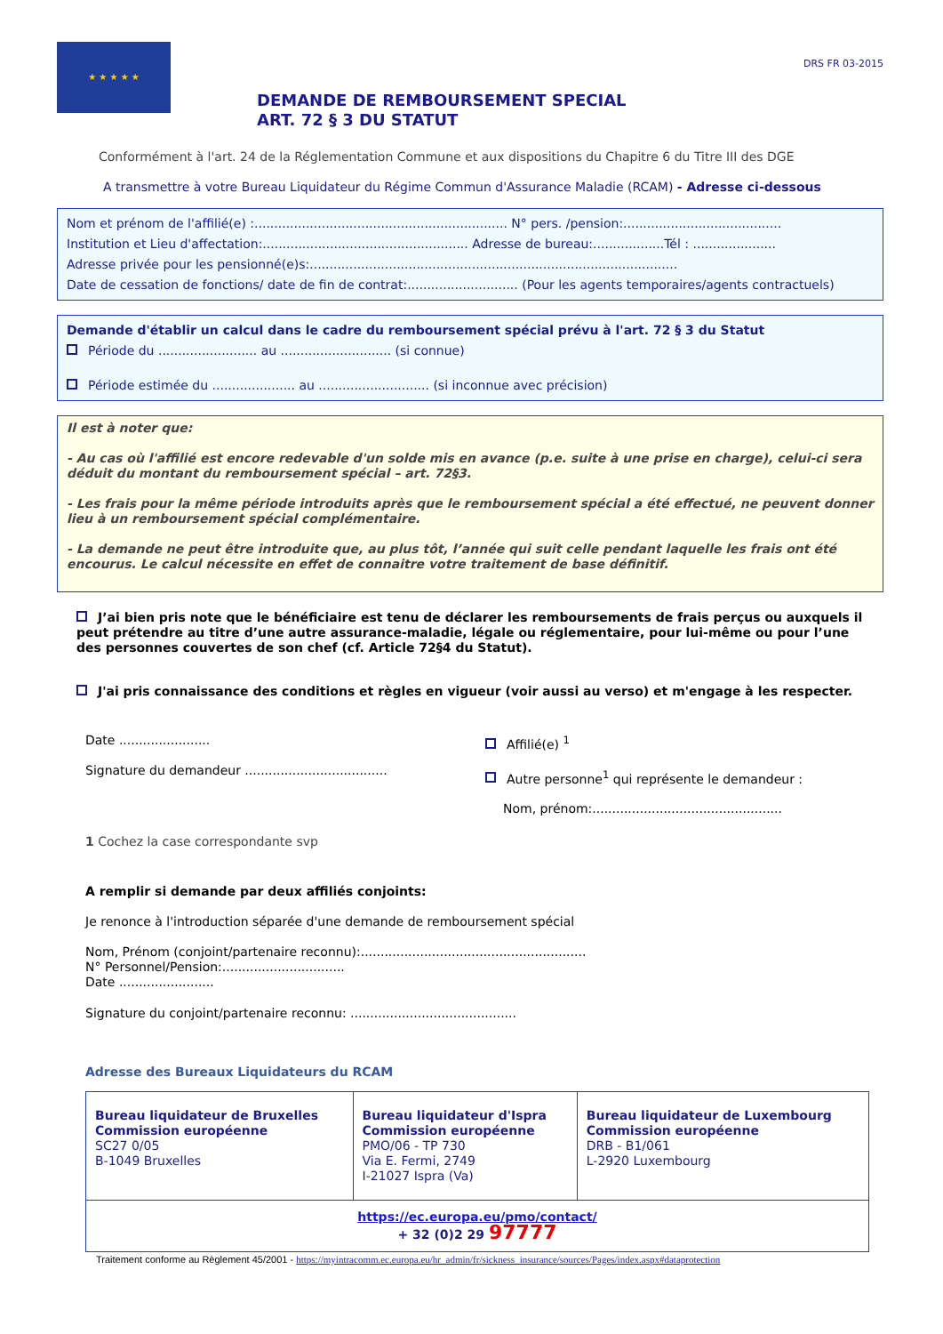★ ★ ★ ★ ★
DRS FR 03-2015
DEMANDE DE REMBOURSEMENT SPECIAL
ART. 72 § 3 DU STATUT
Conformément à l'art. 24 de la Réglementation Commune et aux dispositions du Chapitre 6 du Titre III des DGE
A transmettre à votre Bureau Liquidateur du Régime Commun d'Assurance Maladie (RCAM) - Adresse ci-dessous
Nom et prénom de l'affilié(e) :................................................................ N° pers. /pension:........................................
Institution et Lieu d'affectation:.................................................... Adresse de bureau:..................Tél : .....................
Adresse privée pour les pensionné(e)s:.............................................................................................
Date de cessation de fonctions/ date de fin de contrat:............................ (Pour les agents temporaires/agents contractuels)
Demande d'établir un calcul dans le cadre du remboursement spécial prévu à l'art. 72 § 3 du Statut
Période du ......................... au ............................ (si connue)
Période estimée du ..................... au ............................ (si inconnue avec précision)
Il est à noter que:
- Au cas où l'affilié est encore redevable d'un solde mis en avance (p.e. suite à une prise en charge), celui-ci sera déduit du montant du remboursement spécial – art. 72§3.
- Les frais pour la même période introduits après que le remboursement spécial a été effectué, ne peuvent donner lieu à un remboursement spécial complémentaire.
- La demande ne peut être introduite que, au plus tôt, l’année qui suit celle pendant laquelle les frais ont été encourus. Le calcul nécessite en effet de connaitre votre traitement de base définitif.
J’ai bien pris note que le bénéficiaire est tenu de déclarer les remboursements de frais perçus ou auxquels il peut prétendre au titre d’une autre assurance-maladie, légale ou réglementaire, pour lui-même ou pour l’une des personnes couvertes de son chef (cf. Article 72§4 du Statut).
J'ai pris connaissance des conditions et règles en vigueur (voir aussi au verso) et m'engage à les respecter.
Date .......................
Signature du demandeur ....................................
Affilié(e) <sup>1</sup>
Autre personne<sup>1</sup> qui représente le demandeur :
Nom, prénom:................................................
1 Cochez la case correspondante svp
A remplir si demande par deux affiliés conjoints:
Je renonce à l'introduction séparée d'une demande de remboursement spécial
Nom, Prénom (conjoint/partenaire reconnu):.........................................................
N° Personnel/Pension:...............................
Date ........................
Signature du conjoint/partenaire reconnu: ..........................................
Adresse des Bureaux Liquidateurs du RCAM
| Bureau liquidateur de Bruxelles Commission européenne SC27 0/05 B-1049 Bruxelles | Bureau liquidateur d'Ispra Commission européenne PMO/06 - TP 730 Via E. Fermi, 2749 I-21027 Ispra (Va) | Bureau liquidateur de Luxembourg Commission européenne DRB - B1/061 L-2920 Luxembourg |
| https://ec.europa.eu/pmo/contact/ + 32 (0)2 29 97777 | | |
Traitement conforme au Règlement 45/2001 - https://myintracomm.ec.europa.eu/hr_admin/fr/sickness_insurance/sources/Pages/index.aspx#dataprotection